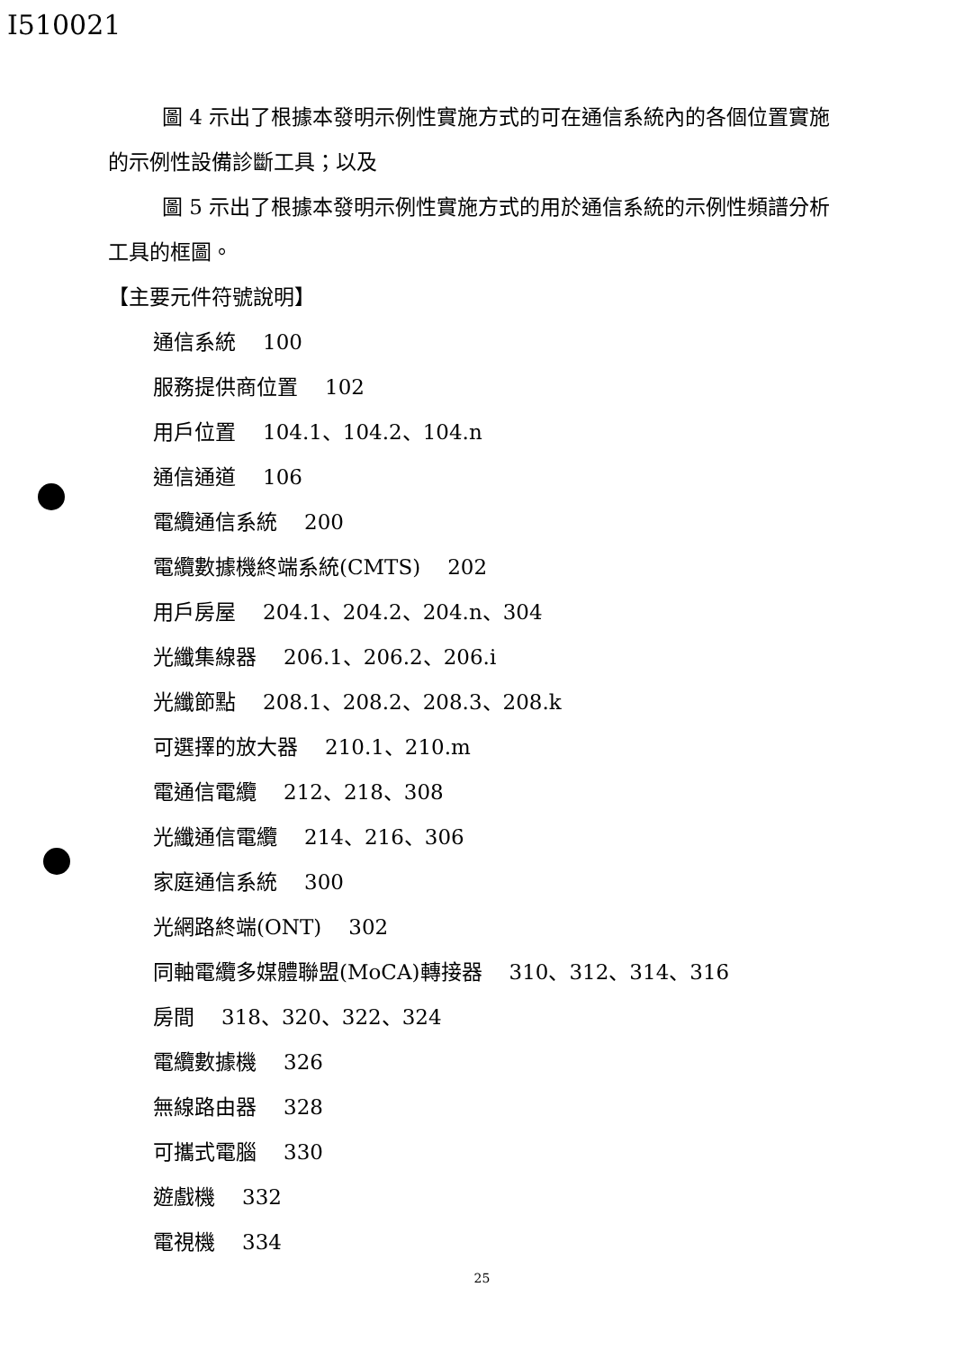I510021
圖 4 示出了根據本發明示例性實施方式的可在通信系統內的各個位置實施的示例性設備診斷工具；以及
圖 5 示出了根據本發明示例性實施方式的用於通信系統的示例性頻譜分析工具的框圖。
【主要元件符號說明】
通信系統 100
服務提供商位置 102
用戶位置 104.1、104.2、104.n
通信通道 106
電纜通信系統 200
電纜數據機終端系統(CMTS) 202
用戶房屋 204.1、204.2、204.n、304
光纖集線器 206.1、206.2、206.i
光纖節點 208.1、208.2、208.3、208.k
可選擇的放大器 210.1、210.m
電通信電纜 212、218、308
光纖通信電纜 214、216、306
家庭通信系統 300
光網路終端(ONT) 302
同軸電纜多媒體聯盟(MoCA)轉接器 310、312、314、316
房間 318、320、322、324
電纜數據機 326
無線路由器 328
可攜式電腦 330
遊戲機 332
電視機 334
25